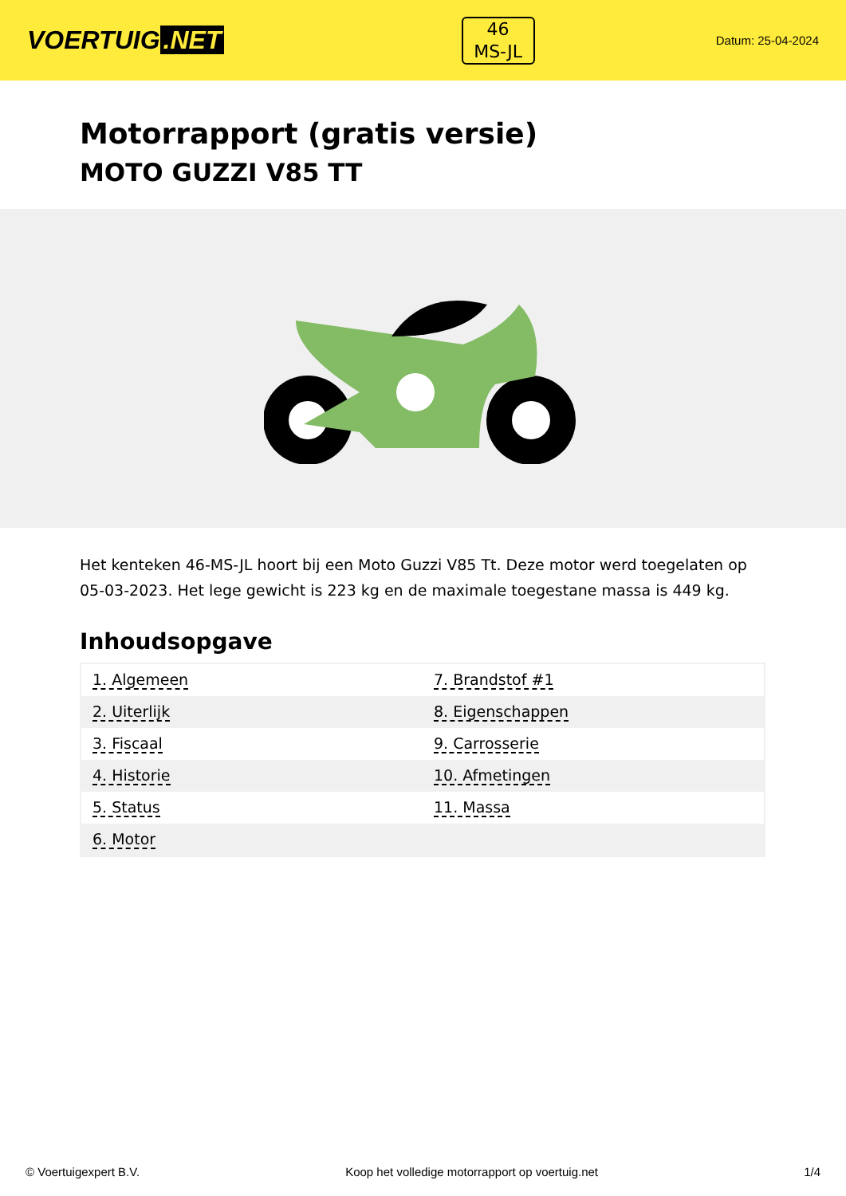VOERTUIG.NET
46
MS-JL
Datum: 25-04-2024
Motorrapport (gratis versie)
MOTO GUZZI V85 TT
Het kenteken 46-MS-JL hoort bij een Moto Guzzi V85 Tt. Deze motor werd toegelaten op 05-03-2023. Het lege gewicht is 223 kg en de maximale toegestane massa is 449 kg.
Inhoudsopgave
| 1. Algemeen | 7. Brandstof #1 |
| 2. Uiterlijk | 8. Eigenschappen |
| 3. Fiscaal | 9. Carrosserie |
| 4. Historie | 10. Afmetingen |
| 5. Status | 11. Massa |
| 6. Motor | |
© Voertuigexpert B.V. Koop het volledige motorrapport op voertuig.net 1/4